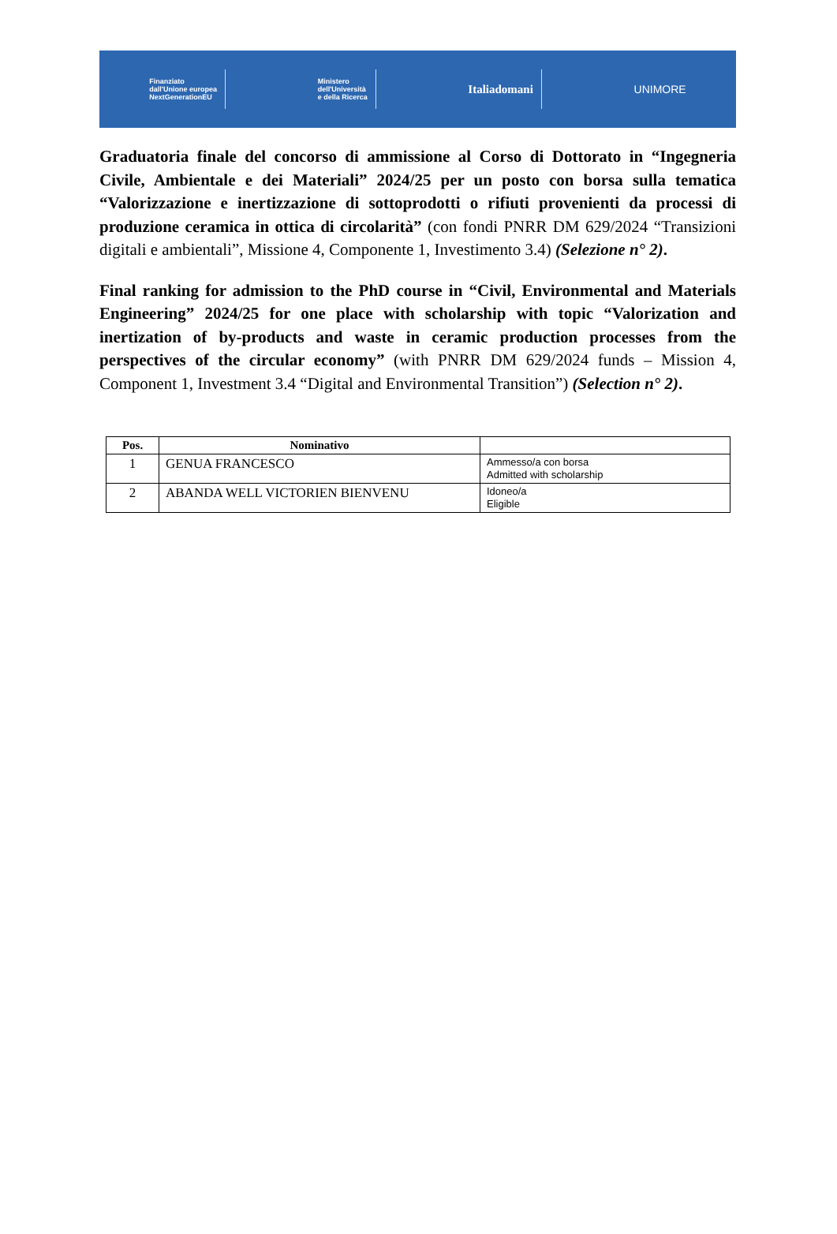Finanziato
dall'Unione europea
NextGenerationEU
Ministero
dell'Università
e della Ricerca
Italiadomani UNIMORE
Graduatoria finale del concorso di ammissione al Corso di Dottorato in “Ingegneria Civile, Ambientale e dei Materiali” 2024/25 per un posto con borsa sulla tematica “Valorizzazione e inertizzazione di sottoprodotti o rifiuti provenienti da processi di produzione ceramica in ottica di circolarità” (con fondi PNRR DM 629/2024 “Transizioni digitali e ambientali”, Missione 4, Componente 1, Investimento 3.4) (Selezione n° 2).
Final ranking for admission to the PhD course in “Civil, Environmental and Materials Engineering” 2024/25 for one place with scholarship with topic “Valorization and inertization of by-products and waste in ceramic production processes from the perspectives of the circular economy” (with PNRR DM 629/2024 funds – Mission 4, Component 1, Investment 3.4 “Digital and Environmental Transition”) (Selection n° 2).
| Pos. | Nominativo | |
| --- | --- | --- |
| 1 | GENUA FRANCESCO | Ammesso/a con borsa Admitted with scholarship |
| 2 | ABANDA WELL VICTORIEN BIENVENU | Idoneo/a Eligible |